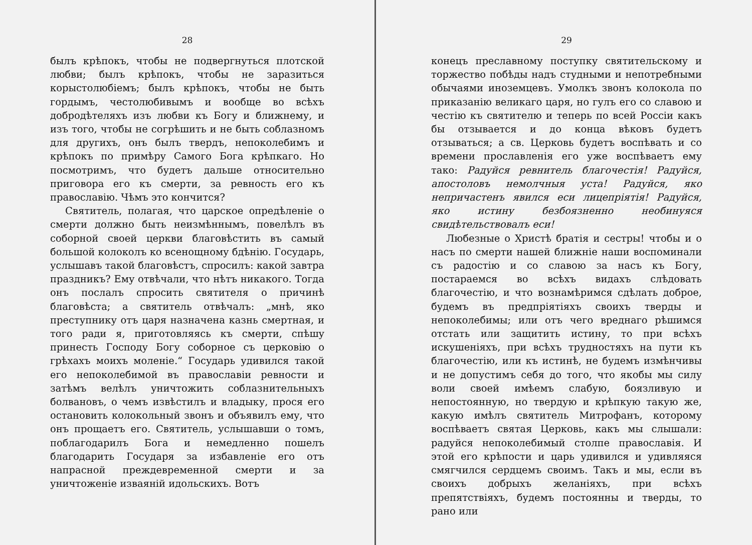28
былъ крѣпокъ, чтобы не подвергнуться плотской любви; былъ крѣпокъ, чтобы не заразиться корыстолюбіемъ; былъ крѣпокъ, чтобы не быть гордымъ, честолюбивымъ и вообще во всѣхъ добродѣтеляхъ изъ любви къ Богу и ближнему, и изъ того, чтобы не согрѣшить и не быть соблазномъ для другихъ, онъ былъ твердъ, непоколебимъ и крѣпокъ по примѣру Самого Бога крѣпкаго. Но посмотримъ, что будетъ дальше относительно приговора его къ смерти, за ревность его къ православію. Чѣмъ это кончится?
Святитель, полагая, что царское опредѣленіе о смерти должно быть неизмѣннымъ, повелѣлъ въ соборной своей церкви благовѣстить въ самый большой колоколъ ко всенощному бдѣнію. Государь, услышавъ такой благовѣстъ, спросилъ: какой завтра праздникъ? Ему отвѣчали, что нѣтъ никакого. Тогда онъ послалъ спросить святителя о причинѣ благовѣста; а святитель отвѣчалъ: „мнѣ, яко преступнику отъ царя назначена казнь смертная, и того ради я, приготовляясь къ смерти, спѣшу принесть Господу Богу соборное съ церковію о грѣхахъ моихъ моленіе.“ Государь удивился такой его непоколебимой въ православіи ревности и затѣмъ велѣлъ уничтожить соблазнительныхъ болвановъ, о чемъ извѣстилъ и владыку, прося его остановить колокольный звонъ и объявилъ ему, что онъ прощаетъ его. Святитель, услышавши о томъ, поблагодарилъ Бога и немедленно пошелъ благодарить Государя за избавленіе его отъ напрасной преждевременной смерти и за уничтоженіе изваяній идольскихъ. Вотъ
29
конецъ преславному поступку святительскому и торжество побѣды надъ студными и непотребными обычаями иноземцевъ. Умолкъ звонъ колокола по приказанію великаго царя, но гулъ его со славою и честію къ святителю и теперь по всей Россіи какъ бы отзывается и до конца вѣковъ будетъ отзываться; а св. Церковь будетъ воспѣвать и со времени прославленія его уже воспѣваетъ ему тако: Радуйся ревнитель благочестія! Радуйся, апостоловъ немолчныя уста! Радуйся, яко непричастенъ явился еси лицепріятія! Радуйся, яко истину безбоязненно необинуяся свидѣтельствовалъ еси!
Любезные о Христѣ братія и сестры! чтобы и о насъ по смерти нашей ближніе наши воспоминали съ радостію и со славою за насъ къ Богу, постараемся во всѣхъ видахъ слѣдовать благочестію, и что вознамѣримся сдѣлать доброе, будемъ въ предпріятіяхъ своихъ тверды и непоколебимы; или отъ чего вреднаго рѣшимся отстать или защитить истину, то при всѣхъ искушеніяхъ, при всѣхъ трудностяхъ на пути къ благочестію, или къ истинѣ, не будемъ измѣнчивы и не допустимъ себя до того, что якобы мы силу воли своей имѣемъ слабую, боязливую и непостоянную, но твердую и крѣпкую такую же, какую имѣлъ святитель Митрофанъ, которому воспѣваетъ святая Церковь, какъ мы слышали: радуйся непоколебимый столпе православія. И этой его крѣпости и царь удивился и удивляяся смягчился сердцемъ своимъ. Такъ и мы, если въ своихъ добрыхъ желаніяхъ, при всѣхъ препятствіяхъ, будемъ постоянны и тверды, то рано или